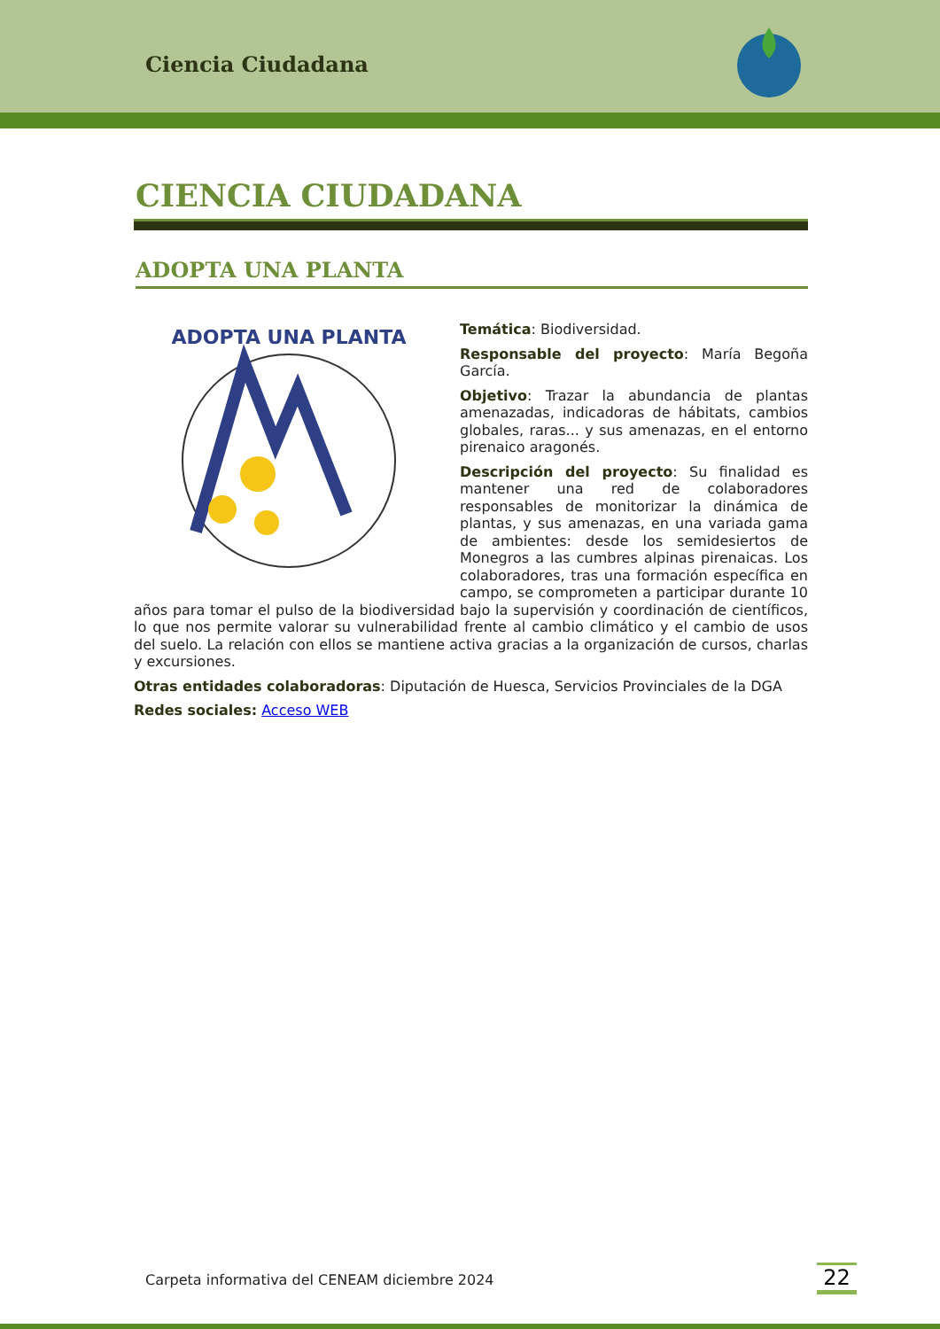Ciencia Ciudadana
CIENCIA CIUDADANA
ADOPTA UNA PLANTA
ADOPTA UNA PLANTA
Temática: Biodiversidad.
Responsable del proyecto: María Begoña García.
Objetivo: Trazar la abundancia de plantas amenazadas, indicadoras de hábitats, cambios globales, raras... y sus amenazas, en el entorno pirenaico aragonés.
Descripción del proyecto: Su finalidad es mantener una red de colaboradores responsables de monitorizar la dinámica de plantas, y sus amenazas, en una variada gama de ambientes: desde los semidesiertos de Monegros a las cumbres alpinas pirenaicas. Los colaboradores, tras una formación específica en campo, se comprometen a participar durante 10 años para tomar el pulso de la biodiversidad bajo la supervisión y coordinación de científicos, lo que nos permite valorar su vulnerabilidad frente al cambio climático y el cambio de usos del suelo. La relación con ellos se mantiene activa gracias a la organización de cursos, charlas y excursiones.
Otras entidades colaboradoras: Diputación de Huesca, Servicios Provinciales de la DGA
Redes sociales: Acceso WEB
Carpeta informativa del CENEAM diciembre 2024
22